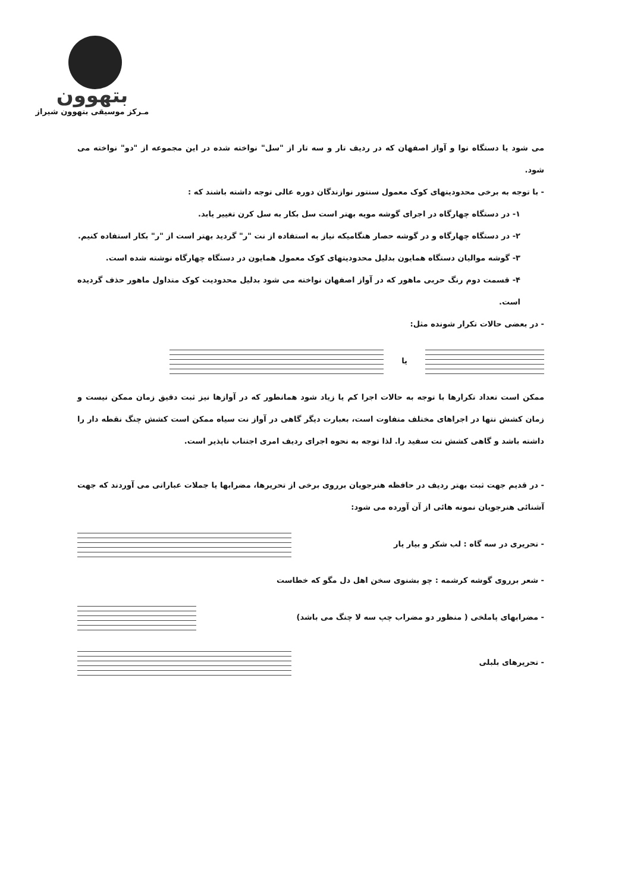بتهوون
مـرکز موسیقی بتهوون شیراز
می شود یا دستگاه نوا و آواز اصفهان که در ردیف تار و سه تار از "سل" نواخته شده در این مجموعه از "دو" نواخته می شود.
- با توجه به برخی محدودیتهای کوک معمول سنتور نوازندگان دوره عالی توجه داشته باشند که :
۱- در دستگاه چهارگاه در اجرای گوشه مویه بهتر است سل بکار به سل کرن تغییر یابد.
۲- در دستگاه چهارگاه و در گوشه حصار هنگامیکه نیاز به استفاده از نت "ر" گردید بهتر است از "ر" بکار استفاده کنیم.
۳- گوشه موالیان دستگاه همایون بدلیل محدودیتهای کوک معمول همایون در دستگاه چهارگاه نوشته شده است.
۴- قسمت دوم رنگ حربی ماهور که در آواز اصفهان نواخته می شود بدلیل محدودیت کوک متداول ماهور حذف گردیده است.
- در بعضی حالات تکرار شونده مثل:
یا
ممکن است تعداد تکرارها با توجه به حالات اجرا کم یا زیاد شود همانطور که در آوازها نیز ثبت دقیق زمان ممکن نیست و زمان کشش نتها در اجراهای مختلف متفاوت است، بعبارت دیگر گاهی در آواز نت سیاه ممکن است کشش چنگ نقطه دار را داشته باشد و گاهی کشش نت سفید را. لذا توجه به نحوه اجرای ردیف امری اجتناب ناپذیر است.
- در قدیم جهت ثبت بهتر ردیف در حافظه هنرجویان برروی برخی از تحریرها، مضرابها یا جملات عباراتی می آوردند که جهت آشنائی هنرجویان نمونه هائی از آن آورده می شود:
- تحریری در سه گاه : لب شکر و بیار یار
- شعر برروی گوشه کرشمه : چو بشنوی سخن اهل دل مگو که خطاست
- مضرابهای پاملخی ( منظور دو مضراب چپ سه لا چنگ می باشد)
- تحریرهای بلبلی